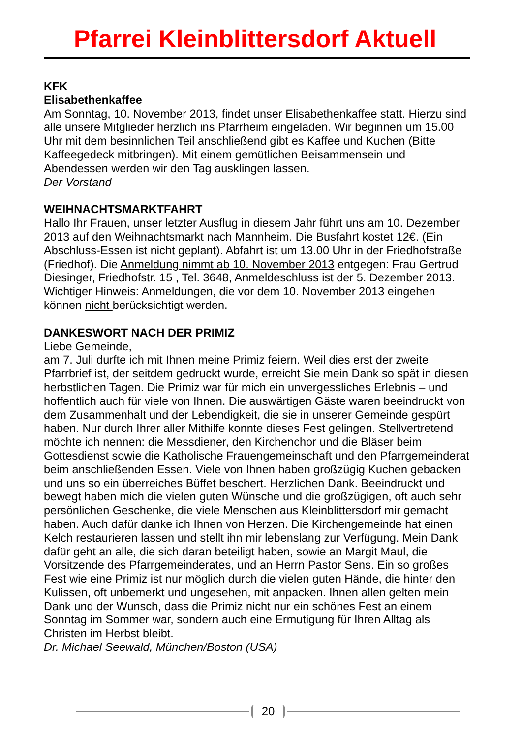Pfarrei Kleinblittersdorf Aktuell
KFK
Elisabethenkaffee
Am Sonntag, 10. November 2013, findet unser Elisabethenkaffee statt. Hierzu sind alle unsere Mitglieder herzlich ins Pfarrheim eingeladen. Wir beginnen um 15.00 Uhr mit dem besinnlichen Teil anschließend gibt es Kaffee und Kuchen (Bitte Kaffeegedeck mitbringen). Mit einem gemütlichen Beisammensein und Abendessen werden wir den Tag ausklingen lassen.
Der Vorstand
WEIHNACHTSMARKTFAHRT
Hallo Ihr Frauen, unser letzter Ausflug in diesem Jahr führt uns am 10. Dezember 2013 auf den Weihnachtsmarkt nach Mannheim. Die Busfahrt kostet 12€. (Ein Abschluss-Essen ist nicht geplant). Abfahrt ist um 13.00 Uhr in der Friedhofstraße (Friedhof). Die Anmeldung nimmt ab 10. November 2013 entgegen: Frau Gertrud Diesinger, Friedhofstr. 15 , Tel. 3648, Anmeldeschluss ist der 5. Dezember 2013.
Wichtiger Hinweis: Anmeldungen, die vor dem 10. November 2013 eingehen können nicht berücksichtigt werden.
DANKESWORT NACH DER PRIMIZ
Liebe Gemeinde,
am 7. Juli durfte ich mit Ihnen meine Primiz feiern. Weil dies erst der zweite Pfarrbrief ist, der seitdem gedruckt wurde, erreicht Sie mein Dank so spät in diesen herbstlichen Tagen. Die Primiz war für mich ein unvergessliches Erlebnis – und hoffentlich auch für viele von Ihnen. Die auswärtigen Gäste waren beeindruckt von dem Zusammenhalt und der Lebendigkeit, die sie in unserer Gemeinde gespürt haben. Nur durch Ihrer aller Mithilfe konnte dieses Fest gelingen. Stellvertretend möchte ich nennen: die Messdiener, den Kirchenchor und die Bläser beim Gottesdienst sowie die Katholische Frauengemeinschaft und den Pfarrgemeinderat beim anschließenden Essen. Viele von Ihnen haben großzügig Kuchen gebacken und uns so ein überreiches Büffet beschert. Herzlichen Dank. Beeindruckt und bewegt haben mich die vielen guten Wünsche und die großzügigen, oft auch sehr persönlichen Geschenke, die viele Menschen aus Kleinblittersdorf mir gemacht haben. Auch dafür danke ich Ihnen von Herzen. Die Kirchengemeinde hat einen Kelch restaurieren lassen und stellt ihn mir lebenslang zur Verfügung. Mein Dank dafür geht an alle, die sich daran beteiligt haben, sowie an Margit Maul, die Vorsitzende des Pfarrgemeinderates, und an Herrn Pastor Sens. Ein so großes Fest wie eine Primiz ist nur möglich durch die vielen guten Hände, die hinter den Kulissen, oft unbemerkt und ungesehen, mit anpacken. Ihnen allen gelten mein Dank und der Wunsch, dass die Primiz nicht nur ein schönes Fest an einem Sonntag im Sommer war, sondern auch eine Ermutigung für Ihren Alltag als Christen im Herbst bleibt.
Dr. Michael Seewald, München/Boston (USA)
20